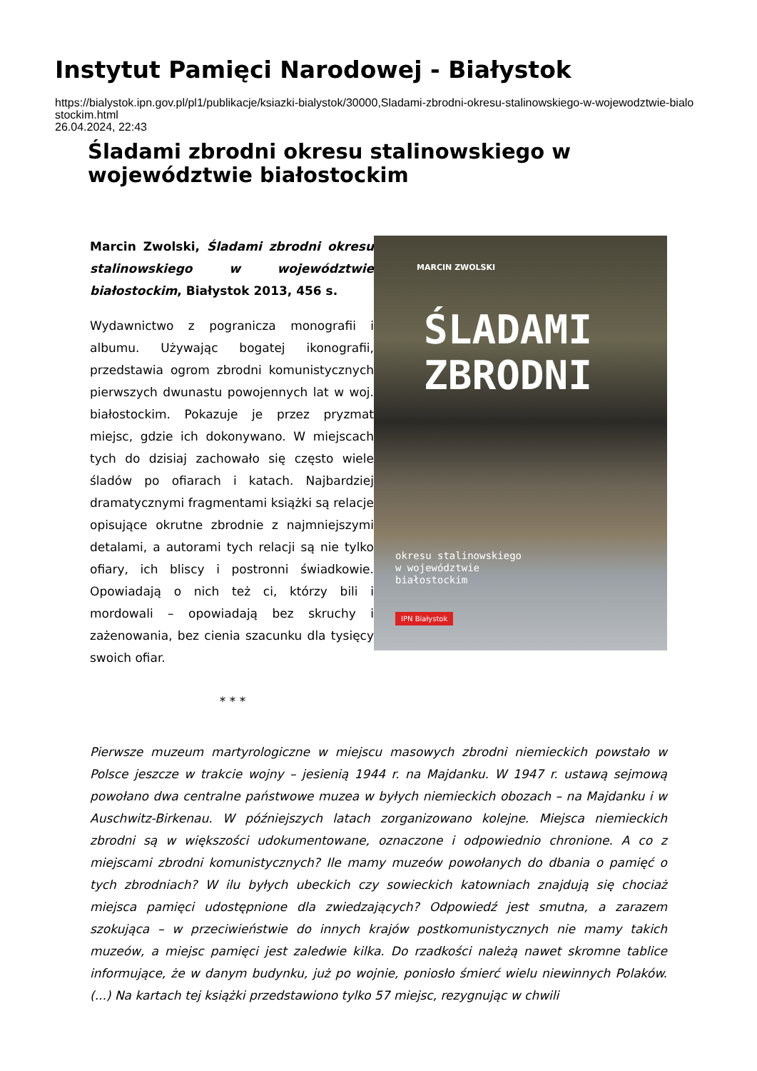Instytut Pamięci Narodowej - Białystok
https://bialystok.ipn.gov.pl/pl1/publikacje/ksiazki-bialystok/30000,Sladami-zbrodni-okresu-stalinowskiego-w-wojewodztwie-bialostockim.html
26.04.2024, 22:43
Śladami zbrodni okresu stalinowskiego w województwie białostockim
MARCIN ZWOLSKI
ŚLADAMI
ZBRODNI
okresu stalinowskiego
w województwie
białostockim
IPN Białystok
Marcin Zwolski, Śladami zbrodni okresu stalinowskiego w województwie białostockim, Białystok 2013, 456 s.
Wydawnictwo z pogranicza monografii i albumu. Używając bogatej ikonografii, przedstawia ogrom zbrodni komunistycznych pierwszych dwunastu powojennych lat w woj. białostockim. Pokazuje je przez pryzmat miejsc, gdzie ich dokonywano. W miejscach tych do dzisiaj zachowało się często wiele śladów po ofiarach i katach. Najbardziej dramatycznymi fragmentami książki są relacje opisujące okrutne zbrodnie z najmniejszymi detalami, a autorami tych relacji są nie tylko ofiary, ich bliscy i postronni świadkowie. Opowiadają o nich też ci, którzy bili i mordowali – opowiadają bez skruchy i zażenowania, bez cienia szacunku dla tysięcy swoich ofiar.
* * *
Pierwsze muzeum martyrologiczne w miejscu masowych zbrodni niemieckich powstało w Polsce jeszcze w trakcie wojny – jesienią 1944 r. na Majdanku. W 1947 r. ustawą sejmową powołano dwa centralne państwowe muzea w byłych niemieckich obozach – na Majdanku i w Auschwitz-Birkenau. W późniejszych latach zorganizowano kolejne. Miejsca niemieckich zbrodni są w większości udokumentowane, oznaczone i odpowiednio chronione. A co z miejscami zbrodni komunistycznych? Ile mamy muzeów powołanych do dbania o pamięć o tych zbrodniach? W ilu byłych ubeckich czy sowieckich katowniach znajdują się chociaż miejsca pamięci udostępnione dla zwiedzających? Odpowiedź jest smutna, a zarazem szokująca – w przeciwieństwie do innych krajów postkomunistycznych nie mamy takich muzeów, a miejsc pamięci jest zaledwie kilka. Do rzadkości należą nawet skromne tablice informujące, że w danym budynku, już po wojnie, poniosło śmierć wielu niewinnych Polaków. (...) Na kartach tej książki przedstawiono tylko 57 miejsc, rezygnując w chwili